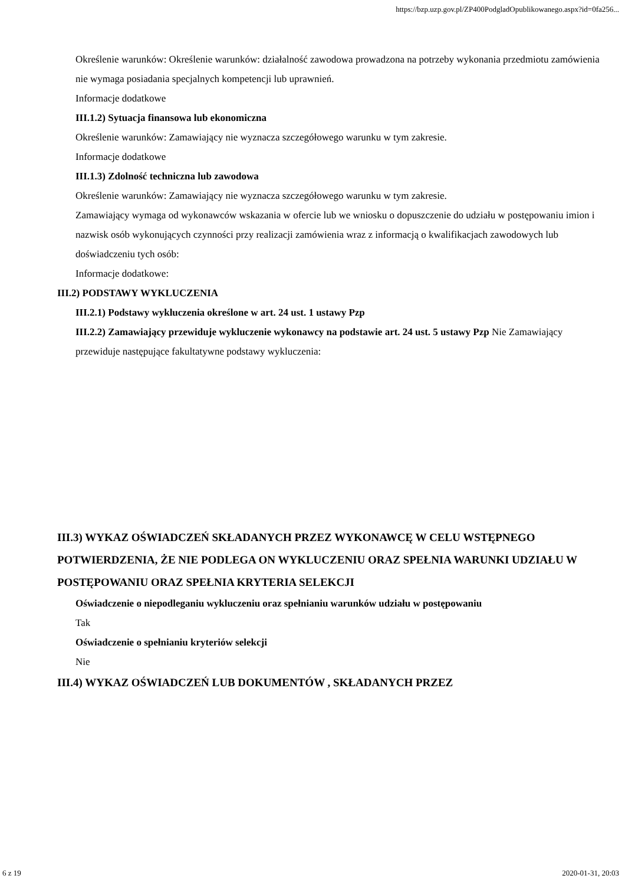https://bzp.uzp.gov.pl/ZP400PodgladOpublikowanego.aspx?id=0fa256...
Określenie warunków: Określenie warunków: działalność zawodowa prowadzona na potrzeby wykonania przedmiotu zamówienia nie wymaga posiadania specjalnych kompetencji lub uprawnień.
Informacje dodatkowe
III.1.2) Sytuacja finansowa lub ekonomiczna
Określenie warunków: Zamawiający nie wyznacza szczegółowego warunku w tym zakresie.
Informacje dodatkowe
III.1.3) Zdolność techniczna lub zawodowa
Określenie warunków: Zamawiający nie wyznacza szczegółowego warunku w tym zakresie.
Zamawiający wymaga od wykonawców wskazania w ofercie lub we wniosku o dopuszczenie do udziału w postępowaniu imion i nazwisk osób wykonujących czynności przy realizacji zamówienia wraz z informacją o kwalifikacjach zawodowych lub doświadczeniu tych osób:
Informacje dodatkowe:
III.2) PODSTAWY WYKLUCZENIA
III.2.1) Podstawy wykluczenia określone w art. 24 ust. 1 ustawy Pzp
III.2.2) Zamawiający przewiduje wykluczenie wykonawcy na podstawie art. 24 ust. 5 ustawy Pzp Nie Zamawiający przewiduje następujące fakultatywne podstawy wykluczenia:
III.3) WYKAZ OŚWIADCZEŃ SKŁADANYCH PRZEZ WYKONAWCĘ W CELU WSTĘPNEGO POTWIERDZENIA, ŻE NIE PODLEGA ON WYKLUCZENIU ORAZ SPEŁNIA WARUNKI UDZIAŁU W POSTĘPOWANIU ORAZ SPEŁNIA KRYTERIA SELEKCJI
Oświadczenie o niepodleganiu wykluczeniu oraz spełnianiu warunków udziału w postępowaniu
Tak
Oświadczenie o spełnianiu kryteriów selekcji
Nie
III.4) WYKAZ OŚWIADCZEŃ LUB DOKUMENTÓW , SKŁADANYCH PRZEZ
6 z 19 2020-01-31, 20:03